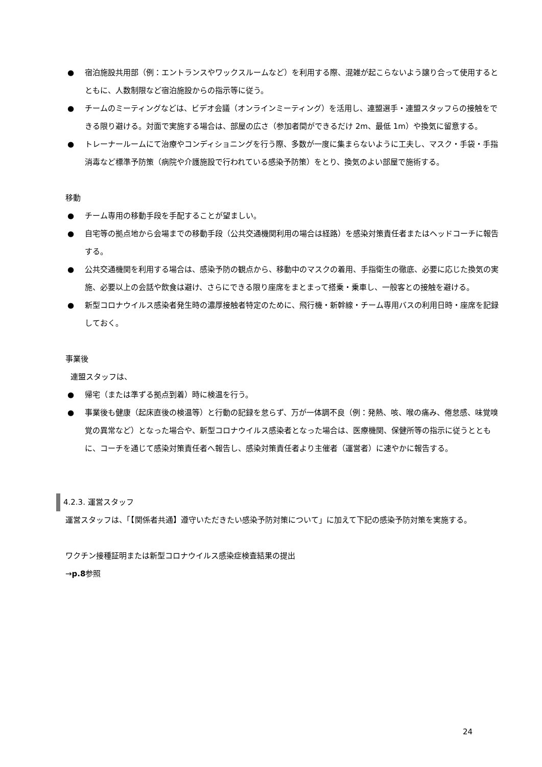● 宿泊施設共用部（例：エントランスやワックスルームなど）を利用する際、混雑が起こらないよう譲り合って使用するとともに、人数制限など宿泊施設からの指示等に従う。
● チームのミーティングなどは、ビデオ会議（オンラインミーティング）を活用し、連盟選手・連盟スタッフらの接触をできる限り避ける。対面で実施する場合は、部屋の広さ（参加者間ができるだけ 2m、最低 1m）や換気に留意する。
● トレーナールームにて治療やコンディショニングを行う際、多数が一度に集まらないように工夫し、マスク・手袋・手指消毒など標準予防策（病院や介護施設で行われている感染予防策）をとり、換気のよい部屋で施術する。
移動
● チーム専用の移動手段を手配することが望ましい。
● 自宅等の拠点地から会場までの移動手段（公共交通機関利用の場合は経路）を感染対策責任者またはヘッドコーチに報告する。
● 公共交通機関を利用する場合は、感染予防の観点から、移動中のマスクの着用、手指衛生の徹底、必要に応じた換気の実施、必要以上の会話や飲食は避け、さらにできる限り座席をまとまって搭乗・乗車し、一般客との接触を避ける。
● 新型コロナウイルス感染者発生時の濃厚接触者特定のために、飛行機・新幹線・チーム専用バスの利用日時・座席を記録しておく。
事業後
連盟スタッフは、
● 帰宅（または準ずる拠点到着）時に検温を行う。
● 事業後も健康（起床直後の検温等）と行動の記録を怠らず、万が一体調不良（例：発熱、咳、喉の痛み、倦怠感、味覚嗅覚の異常など）となった場合や、新型コロナウイルス感染者となった場合は、医療機関、保健所等の指示に従うとともに、コーチを通じて感染対策責任者へ報告し、感染対策責任者より主催者（運営者）に速やかに報告する。
4.2.3. 運営スタッフ
運営スタッフは、「【関係者共通】遵守いただきたい感染予防対策について」に加えて下記の感染予防対策を実施する。
ワクチン接種証明または新型コロナウイルス感染症検査結果の提出
→p.8参照
24